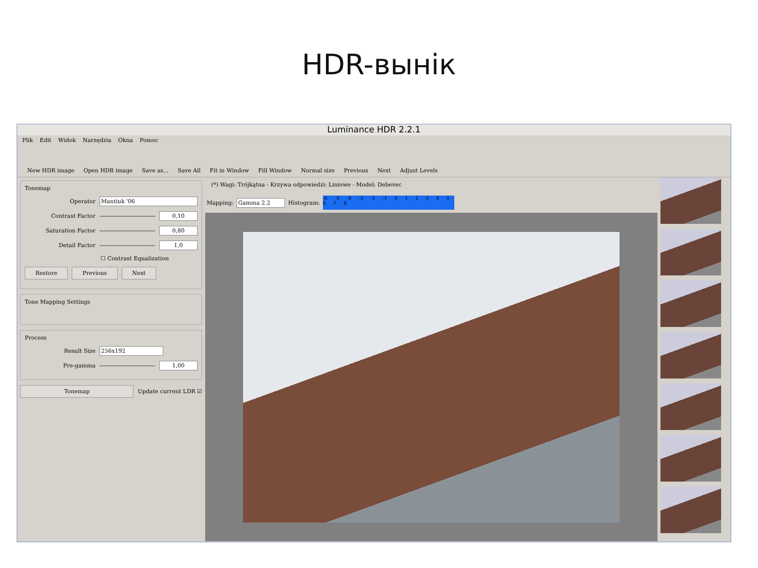HDR-вынік
Luminance HDR 2.2.1
Plik Edit Widok Narzędzia Okna Pomoc
New HDR image Open HDR image Save as... Save All Fit in Window Fill Window Normal size Previous Next Adjust Levels
Tonemap
Operator Mantiuk '06
Contrast Factor 0,10
Saturation Factor 0,80
Detail Factor 1,0
☐ Contrast Equalization
Restore Previous Next
Tone Mapping Settings
Process
Result Size 256x192
Pre-gamma 1,00
Tonemap Update current LDR ☑
(*) Wagi: Trójkątna - Krzywa odpowiedzi: Liniowe - Model: Debevec
Mapping: Gamma 2.2 Histogram: -6 -5 -4 -3 -2 -1 0 1 2 3 4 5 6 7 8